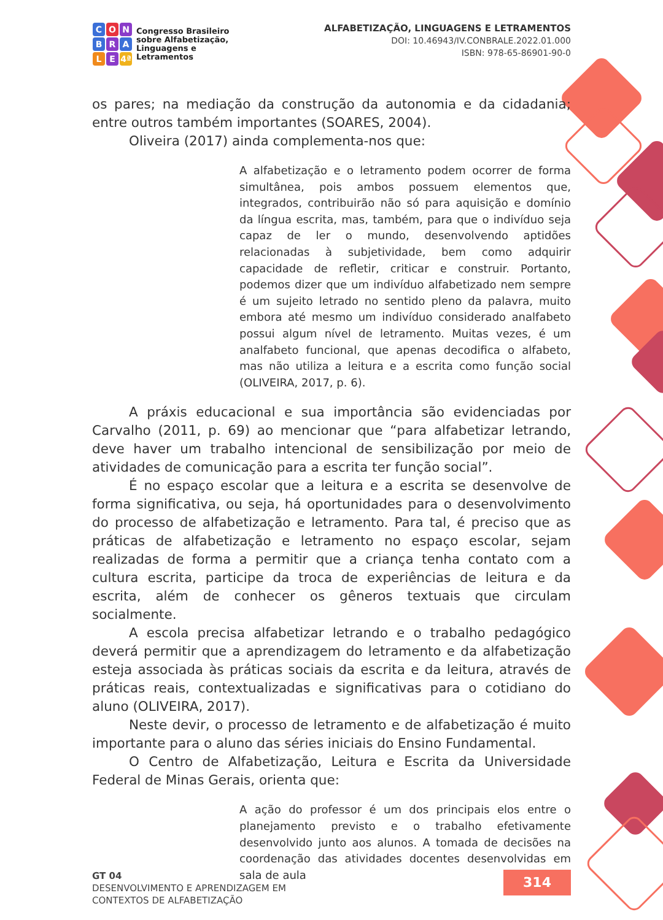C O N
B R A
L E 4ª
Congresso Brasileiro
sobre Alfabetização,
Linguagens e
Letramentos
ALFABETIZAÇÃO, LINGUAGENS E LETRAMENTOS
DOI: 10.46943/IV.CONBRALE.2022.01.000
ISBN: 978-65-86901-90-0
os pares; na mediação da construção da autonomia e da cidadania; entre outros também importantes (SOARES, 2004).
Oliveira (2017) ainda complementa-nos que:
A alfabetização e o letramento podem ocorrer de forma simultânea, pois ambos possuem elementos que, integrados, contribuirão não só para aquisição e domínio da língua escrita, mas, também, para que o indivíduo seja capaz de ler o mundo, desenvolvendo aptidões relacionadas à subjetividade, bem como adquirir capacidade de refletir, criticar e construir. Portanto, podemos dizer que um indivíduo alfabetizado nem sempre é um sujeito letrado no sentido pleno da palavra, muito embora até mesmo um indivíduo considerado analfabeto possui algum nível de letramento. Muitas vezes, é um analfabeto funcional, que apenas decodifica o alfabeto, mas não utiliza a leitura e a escrita como função social (OLIVEIRA, 2017, p. 6).
A práxis educacional e sua importância são evidenciadas por Carvalho (2011, p. 69) ao mencionar que “para alfabetizar letrando, deve haver um trabalho intencional de sensibilização por meio de atividades de comunicação para a escrita ter função social”.
É no espaço escolar que a leitura e a escrita se desenvolve de forma significativa, ou seja, há oportunidades para o desenvolvimento do processo de alfabetização e letramento. Para tal, é preciso que as práticas de alfabetização e letramento no espaço escolar, sejam realizadas de forma a permitir que a criança tenha contato com a cultura escrita, participe da troca de experiências de leitura e da escrita, além de conhecer os gêneros textuais que circulam socialmente.
A escola precisa alfabetizar letrando e o trabalho pedagógico deverá permitir que a aprendizagem do letramento e da alfabetização esteja associada às práticas sociais da escrita e da leitura, através de práticas reais, contextualizadas e significativas para o cotidiano do aluno (OLIVEIRA, 2017).
Neste devir, o processo de letramento e de alfabetização é muito importante para o aluno das séries iniciais do Ensino Fundamental.
O Centro de Alfabetização, Leitura e Escrita da Universidade Federal de Minas Gerais, orienta que:
A ação do professor é um dos principais elos entre o planejamento previsto e o trabalho efetivamente desenvolvido junto aos alunos. A tomada de decisões na coordenação das atividades docentes desenvolvidas em sala de aula
GT 04
DESENVOLVIMENTO E APRENDIZAGEM EM
CONTEXTOS DE ALFABETIZAÇÃO
314